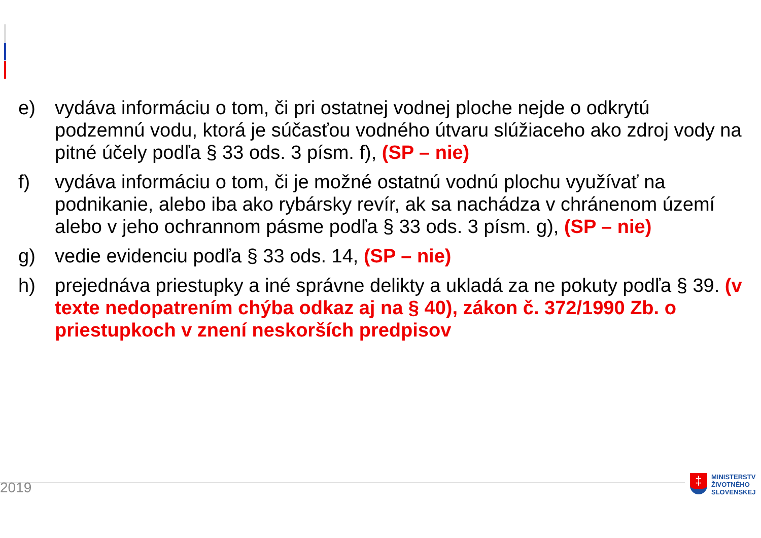e) vydáva informáciu o tom, či pri ostatnej vodnej ploche nejde o odkrytú podzemnú vodu, ktorá je súčasťou vodného útvaru slúžiaceho ako zdroj vody na pitné účely podľa § 33 ods. 3 písm. f), (SP – nie)
f) vydáva informáciu o tom, či je možné ostatnú vodnú plochu využívať na podnikanie, alebo iba ako rybársky revír, ak sa nachádza v chránenom území alebo v jeho ochrannom pásme podľa § 33 ods. 3 písm. g), (SP – nie)
g) vedie evidenciu podľa § 33 ods. 14, (SP – nie)
h) prejednáva priestupky a iné správne delikty a ukladá za ne pokuty podľa § 39. (v texte nedopatrením chýba odkaz aj na § 40), zákon č. 372/1990 Zb. o priestupkoch v znení neskorších predpisov
2019
‡
MINISTERSTV
ŽIVOTNÉHO
SLOVENSKEJ